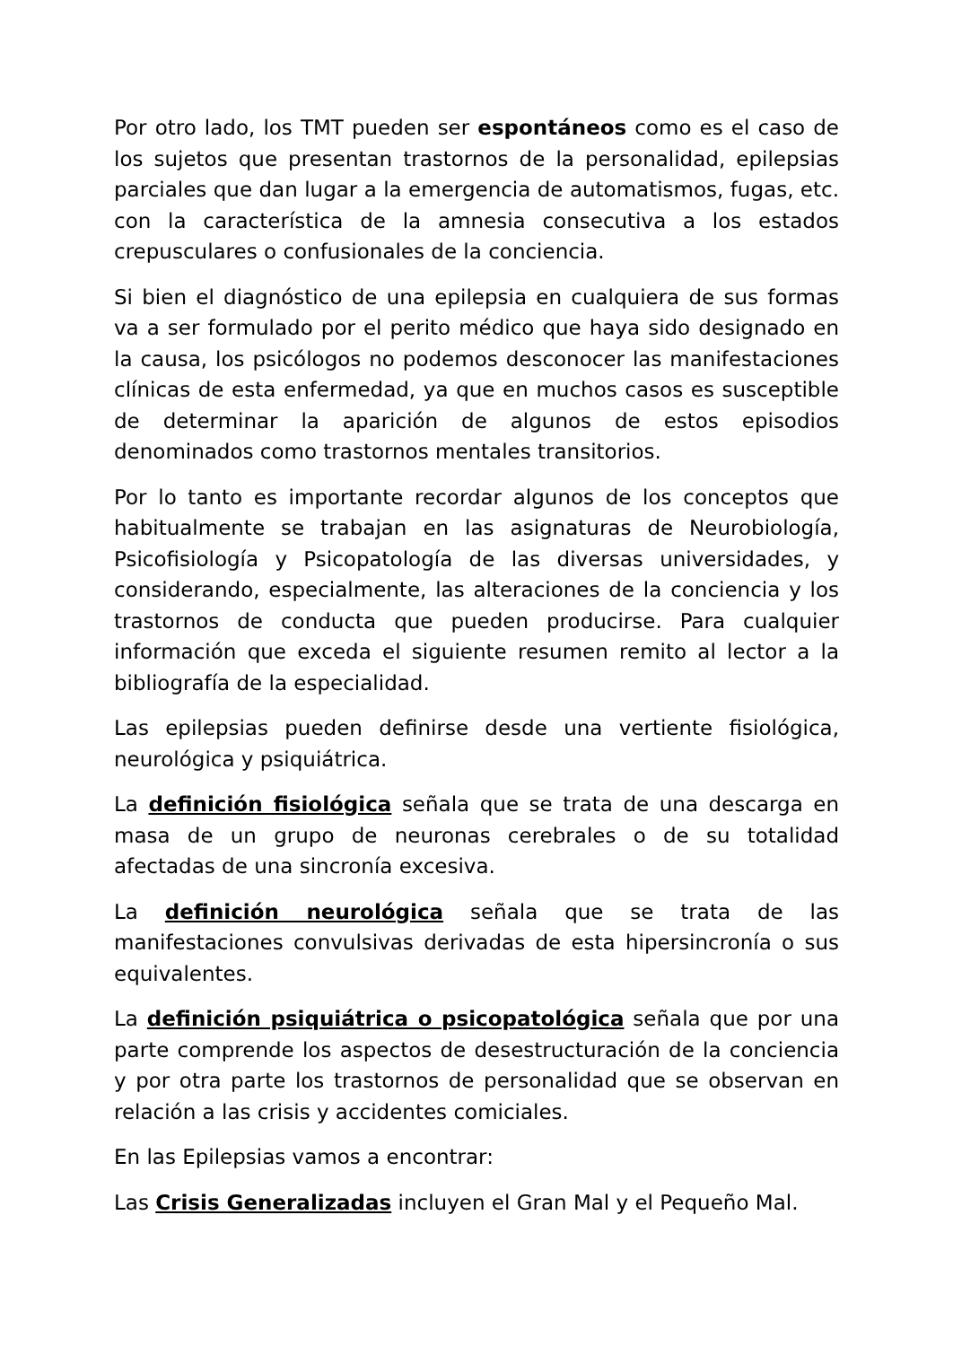Por otro lado, los TMT pueden ser espontáneos como es el caso de los sujetos que presentan trastornos de la personalidad, epilepsias parciales que dan lugar a la emergencia de automatismos, fugas, etc. con la característica de la amnesia consecutiva a los estados crepusculares o confusionales de la conciencia.
Si bien el diagnóstico de una epilepsia en cualquiera de sus formas va a ser formulado por el perito médico que haya sido designado en la causa, los psicólogos no podemos desconocer las manifestaciones clínicas de esta enfermedad, ya que en muchos casos es susceptible de determinar la aparición de algunos de estos episodios denominados como trastornos mentales transitorios.
Por lo tanto es importante recordar algunos de los conceptos que habitualmente se trabajan en las asignaturas de Neurobiología, Psicofisiología y Psicopatología de las diversas universidades, y considerando, especialmente, las alteraciones de la conciencia y los trastornos de conducta que pueden producirse. Para cualquier información que exceda el siguiente resumen remito al lector a la bibliografía de la especialidad.
Las epilepsias pueden definirse desde una vertiente fisiológica, neurológica y psiquiátrica.
La definición fisiológica señala que se trata de una descarga en masa de un grupo de neuronas cerebrales o de su totalidad afectadas de una sincronía excesiva.
La definición neurológica señala que se trata de las manifestaciones convulsivas derivadas de esta hipersincronía o sus equivalentes.
La definición psiquiátrica o psicopatológica señala que por una parte comprende los aspectos de desestructuración de la conciencia y por otra parte los trastornos de personalidad que se observan en relación a las crisis y accidentes comiciales.
En las Epilepsias vamos a encontrar:
Las Crisis Generalizadas incluyen el Gran Mal y el Pequeño Mal.